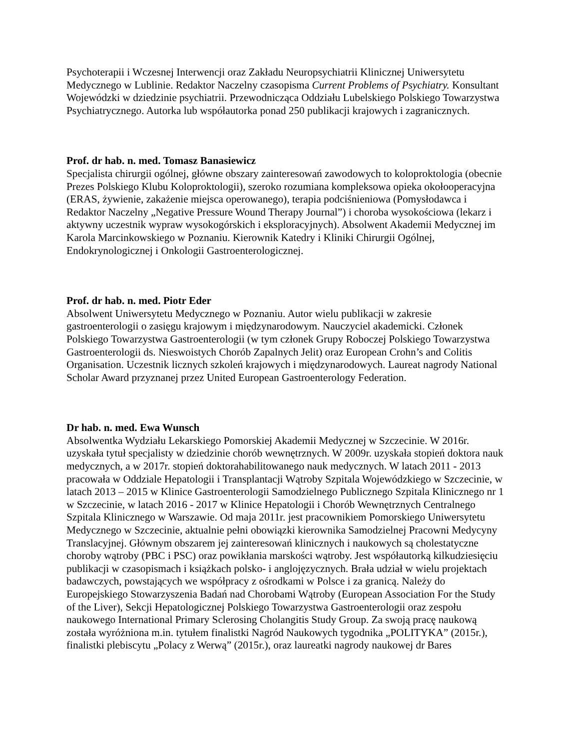Psychoterapii i Wczesnej Interwencji oraz Zakładu Neuropsychiatrii Klinicznej Uniwersytetu Medycznego w Lublinie. Redaktor Naczelny czasopisma Current Problems of Psychiatry. Konsultant Wojewódzki w dziedzinie psychiatrii. Przewodnicząca Oddziału Lubelskiego Polskiego Towarzystwa Psychiatrycznego. Autorka lub współautorka ponad 250 publikacji krajowych i zagranicznych.
Prof. dr hab. n. med. Tomasz Banasiewicz
Specjalista chirurgii ogólnej, główne obszary zainteresowań zawodowych to koloproktologia (obecnie Prezes Polskiego Klubu Koloproktologii), szeroko rozumiana kompleksowa opieka okołooperacyjna (ERAS, żywienie, zakażenie miejsca operowanego), terapia podciśnieniowa (Pomysłodawca i Redaktor Naczelny „Negative Pressure Wound Therapy Journal”) i choroba wysokościowa (lekarz i aktywny uczestnik wypraw wysokogórskich i eksploracyjnych). Absolwent Akademii Medycznej im Karola Marcinkowskiego w Poznaniu. Kierownik Katedry i Kliniki Chirurgii Ogólnej, Endokrynologicznej i Onkologii Gastroenterologicznej.
Prof. dr hab. n. med. Piotr Eder
Absolwent Uniwersytetu Medycznego w Poznaniu. Autor wielu publikacji w zakresie gastroenterologii o zasięgu krajowym i międzynarodowym. Nauczyciel akademicki. Członek Polskiego Towarzystwa Gastroenterologii (w tym członek Grupy Roboczej Polskiego Towarzystwa Gastroenterologii ds. Nieswoistych Chorób Zapalnych Jelit) oraz European Crohn’s and Colitis Organisation. Uczestnik licznych szkoleń krajowych i międzynarodowych. Laureat nagrody National Scholar Award przyznanej przez United European Gastroenterology Federation.
Dr hab. n. med. Ewa Wunsch
Absolwentka Wydziału Lekarskiego Pomorskiej Akademii Medycznej w Szczecinie. W 2016r. uzyskała tytuł specjalisty w dziedzinie chorób wewnętrznych. W 2009r. uzyskała stopień doktora nauk medycznych, a w 2017r. stopień doktorahabilitowanego nauk medycznych. W latach 2011 - 2013 pracowała w Oddziale Hepatologii i Transplantacji Wątroby Szpitala Wojewódzkiego w Szczecinie, w latach 2013 – 2015 w Klinice Gastroenterologii Samodzielnego Publicznego Szpitala Klinicznego nr 1 w Szczecinie, w latach 2016 - 2017 w Klinice Hepatologii i Chorób Wewnętrznych Centralnego Szpitala Klinicznego w Warszawie. Od maja 2011r. jest pracownikiem Pomorskiego Uniwersytetu Medycznego w Szczecinie, aktualnie pełni obowiązki kierownika Samodzielnej Pracowni Medycyny Translacyjnej. Głównym obszarem jej zainteresowań klinicznych i naukowych są cholestatyczne choroby wątroby (PBC i PSC) oraz powikłania marskości wątroby. Jest współautorką kilkudziesięciu publikacji w czasopismach i książkach polsko- i anglojęzycznych. Brała udział w wielu projektach badawczych, powstających we współpracy z ośrodkami w Polsce i za granicą. Należy do Europejskiego Stowarzyszenia Badań nad Chorobami Wątroby (European Association For the Study of the Liver), Sekcji Hepatologicznej Polskiego Towarzystwa Gastroenterologii oraz zespołu naukowego International Primary Sclerosing Cholangitis Study Group. Za swoją pracę naukową została wyróżniona m.in. tytułem finalistki Nagród Naukowych tygodnika „POLITYKA” (2015r.), finalistki plebiscytu „Polacy z Werwą” (2015r.), oraz laureatki nagrody naukowej dr Bares